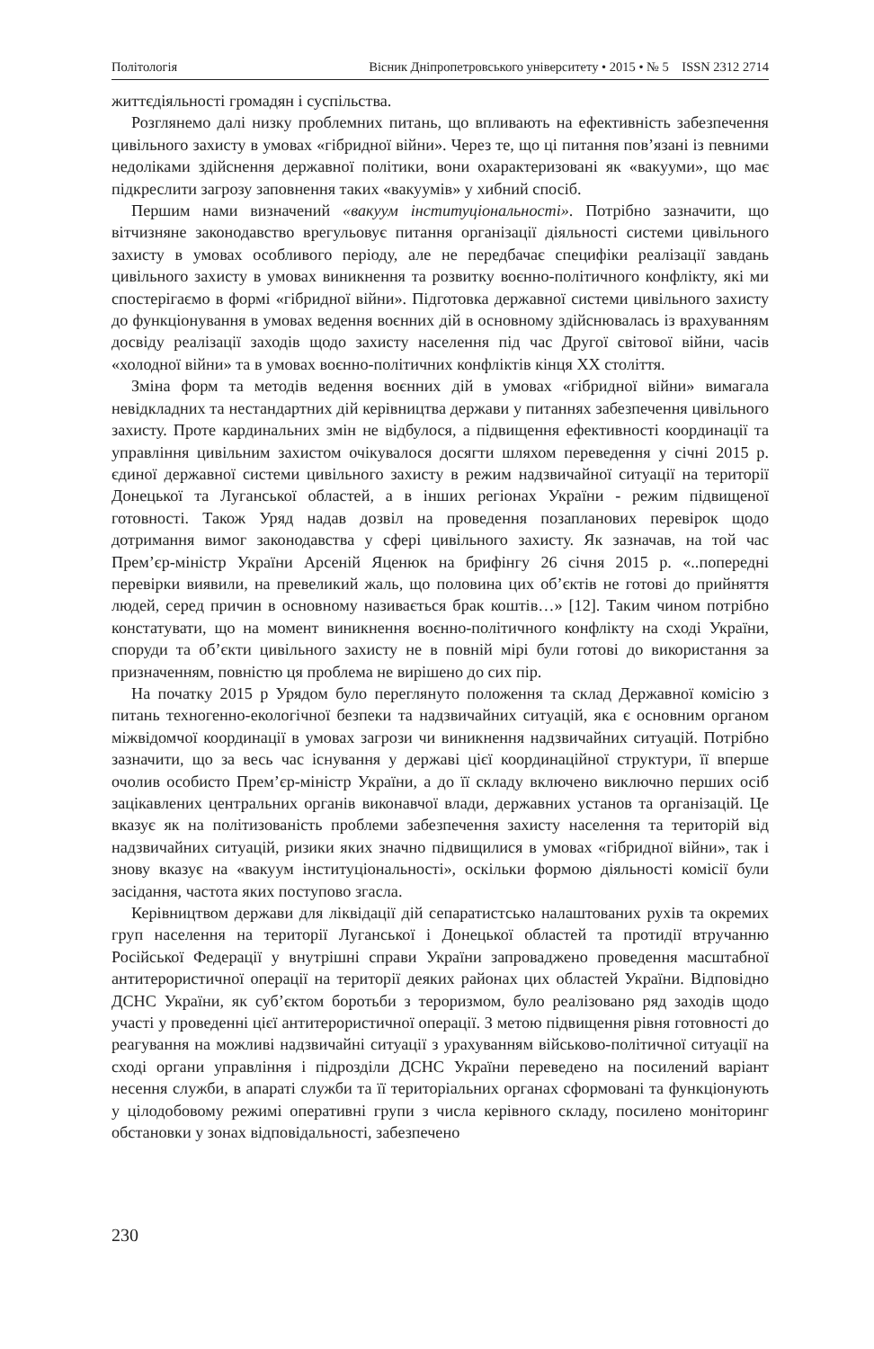Політологія Вісник Дніпропетровського університету • 2015 • № 5 ISSN 2312 2714
життєдіяльності громадян і суспільства.
Розглянемо далі низку проблемних питань, що впливають на ефективність забезпечення цивільного захисту в умовах «гібридної війни». Через те, що ці питання пов’язані із певними недоліками здійснення державної політики, вони охарактеризовані як «вакууми», що має підкреслити загрозу заповнення таких «вакуумів» у хибний спосіб.
Першим нами визначений «вакуум інституціональності». Потрібно зазначити, що вітчизняне законодавство врегульовує питання організації діяльності системи цивільного захисту в умовах особливого періоду, але не передбачає специфіки реалізації завдань цивільного захисту в умовах виникнення та розвитку воєнно-політичного конфлікту, які ми спостерігаємо в формі «гібридної війни». Підготовка державної системи цивільного захисту до функціонування в умовах ведення воєнних дій в основному здійснювалась із врахуванням досвіду реалізації заходів щодо захисту населення під час Другої світової війни, часів «холодної війни» та в умовах воєнно-політичних конфліктів кінця ХХ століття.
Зміна форм та методів ведення воєнних дій в умовах «гібридної війни» вимагала невідкладних та нестандартних дій керівництва держави у питаннях забезпечення цивільного захисту. Проте кардинальних змін не відбулося, а підвищення ефективності координації та управління цивільним захистом очікувалося досягти шляхом переведення у січні 2015 р. єдиної державної системи цивільного захисту в режим надзвичайної ситуації на території Донецької та Луганської областей, а в інших регіонах України - режим підвищеної готовності. Також Уряд надав дозвіл на проведення позапланових перевірок щодо дотримання вимог законодавства у сфері цивільного захисту. Як зазначав, на той час Прем’єр-міністр України Арсеній Яценюк на брифінгу 26 січня 2015 р. «..попередні перевірки виявили, на превеликий жаль, що половина цих об’єктів не готові до прийняття людей, серед причин в основному називається брак коштів…» [12]. Таким чином потрібно констатувати, що на момент виникнення воєнно-політичного конфлікту на сході України, споруди та об’єкти цивільного захисту не в повній мірі були готові до використання за призначенням, повністю ця проблема не вирішено до сих пір.
На початку 2015 р Урядом було переглянуто положення та склад Державної комісію з питань техногенно-екологічної безпеки та надзвичайних ситуацій, яка є основним органом міжвідомчої координації в умовах загрози чи виникнення надзвичайних ситуацій. Потрібно зазначити, що за весь час існування у державі цієї координаційної структури, її вперше очолив особисто Прем’єр-міністр України, а до її складу включено виключно перших осіб зацікавлених центральних органів виконавчої влади, державних установ та організацій. Це вказує як на політизованість проблеми забезпечення захисту населення та територій від надзвичайних ситуацій, ризики яких значно підвищилися в умовах «гібридної війни», так і знову вказує на «вакуум інституціональності», оскільки формою діяльності комісії були засідання, частота яких поступово згасла.
Керівництвом держави для ліквідації дій сепаратистсько налаштованих рухів та окремих груп населення на території Луганської і Донецької областей та протидії втручанню Російської Федерації у внутрішні справи України запроваджено проведення масштабної антитерористичної операції на території деяких районах цих областей України. Відповідно ДСНС України, як суб’єктом боротьби з тероризмом, було реалізовано ряд заходів щодо участі у проведенні цієї антитерористичної операції. З метою підвищення рівня готовності до реагування на можливі надзвичайні ситуації з урахуванням військово-політичної ситуації на сході органи управління і підрозділи ДСНС України переведено на посилений варіант несення служби, в апараті служби та її територіальних органах сформовані та функціонують у цілодобовому режимі оперативні групи з числа керівного складу, посилено моніторинг обстановки у зонах відповідальності, забезпечено
230